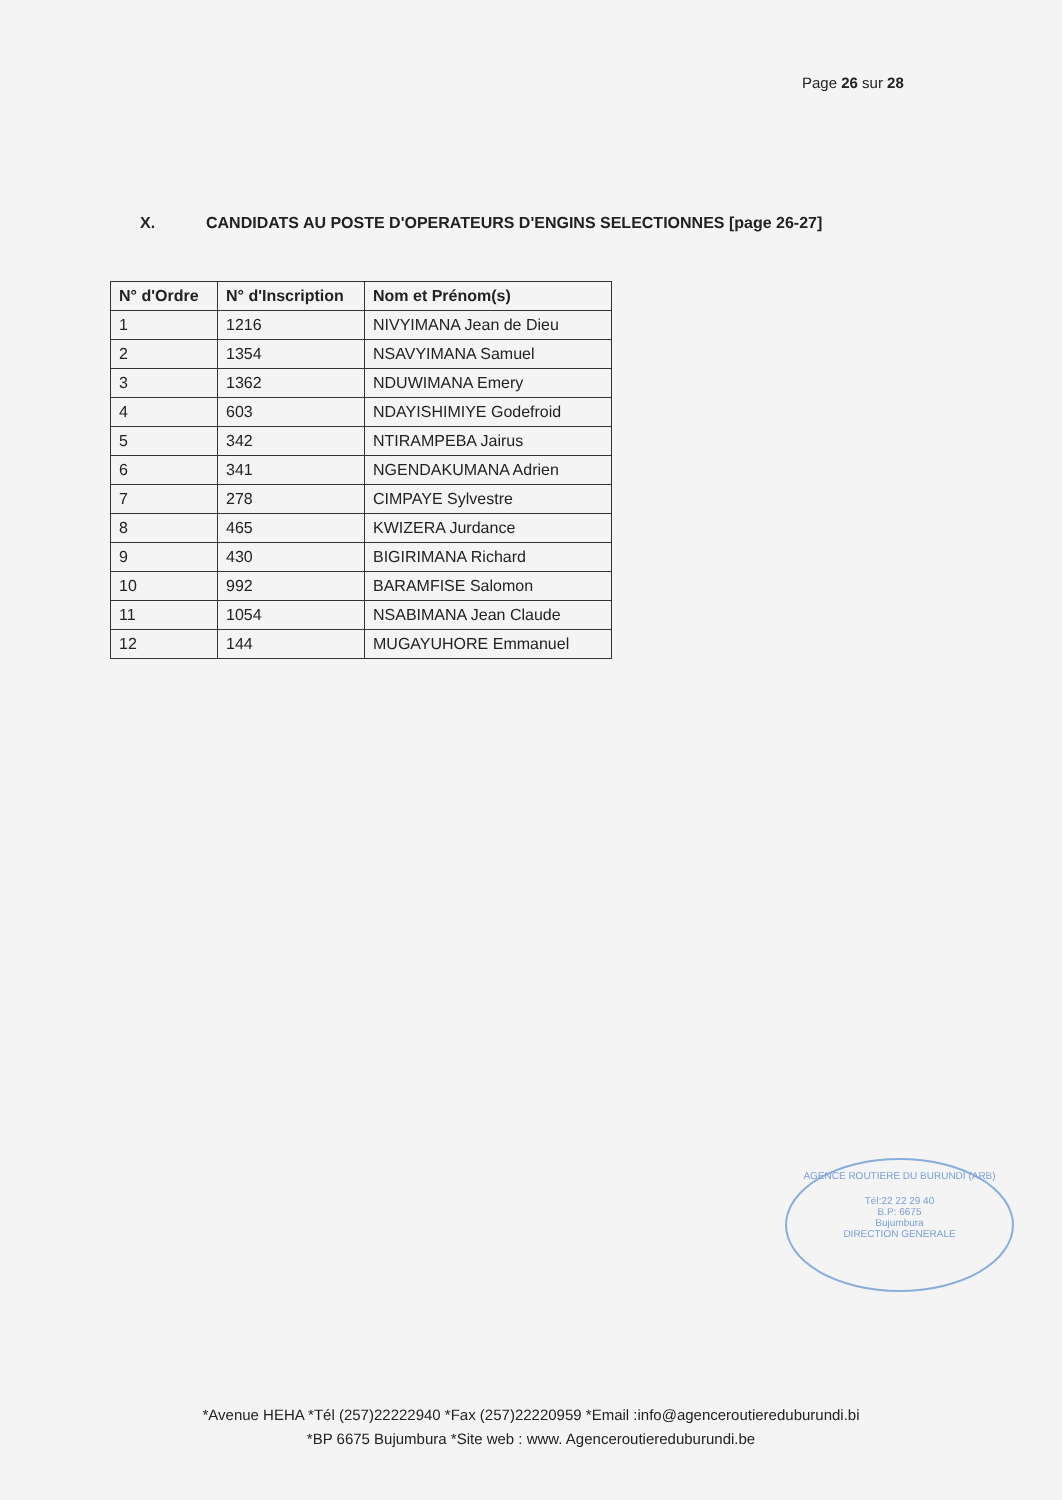Page 26 sur 28
X. CANDIDATS AU POSTE D'OPERATEURS D'ENGINS SELECTIONNES [page 26-27]
| N° d'Ordre | N° d'Inscription | Nom et Prénom(s) |
| --- | --- | --- |
| 1 | 1216 | NIVYIMANA Jean de Dieu |
| 2 | 1354 | NSAVYIMANA Samuel |
| 3 | 1362 | NDUWIMANA Emery |
| 4 | 603 | NDAYISHIMIYE Godefroid |
| 5 | 342 | NTIRAMPEBA Jairus |
| 6 | 341 | NGENDAKUMANA Adrien |
| 7 | 278 | CIMPAYE Sylvestre |
| 8 | 465 | KWIZERA Jurdance |
| 9 | 430 | BIGIRIMANA Richard |
| 10 | 992 | BARAMFISE Salomon |
| 11 | 1054 | NSABIMANA Jean Claude |
| 12 | 144 | MUGAYUHORE Emmanuel |
AGENCE ROUTIERE DU BURUNDI (ARB)
Tél:22 22 29 40
B.P: 6675
Bujumbura
DIRECTION GENERALE
*Avenue HEHA *Tél (257)22222940 *Fax (257)22220959 *Email :info@agenceroutiereduburundi.bi
*BP 6675 Bujumbura *Site web : www. Agenceroutiereduburundi.be